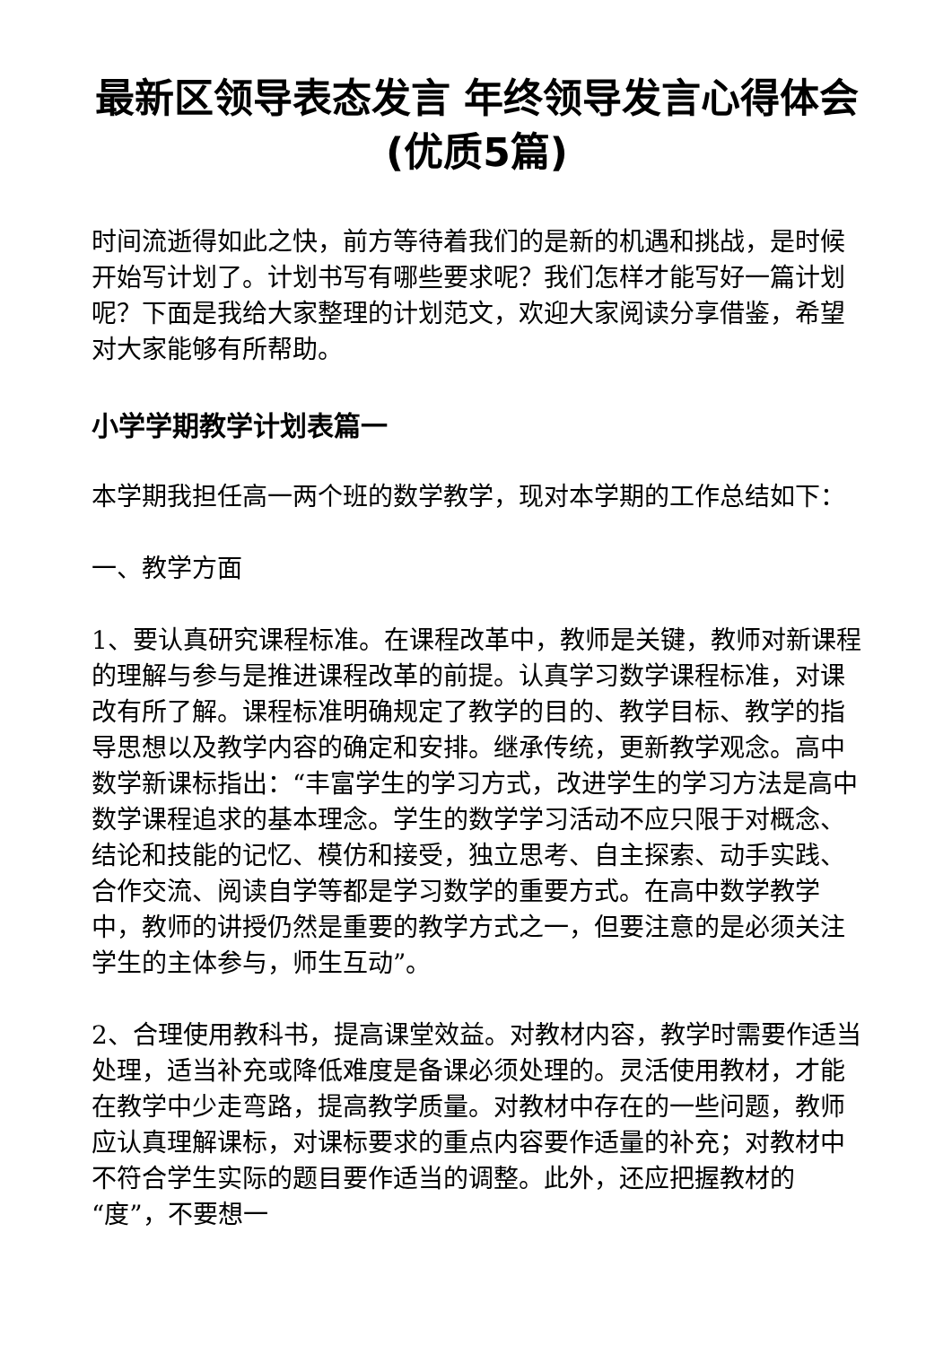最新区领导表态发言 年终领导发言心得体会(优质5篇)
时间流逝得如此之快，前方等待着我们的是新的机遇和挑战，是时候开始写计划了。计划书写有哪些要求呢？我们怎样才能写好一篇计划呢？下面是我给大家整理的计划范文，欢迎大家阅读分享借鉴，希望对大家能够有所帮助。
小学学期教学计划表篇一
本学期我担任高一两个班的数学教学，现对本学期的工作总结如下：
一、教学方面
1、要认真研究课程标准。在课程改革中，教师是关键，教师对新课程的理解与参与是推进课程改革的前提。认真学习数学课程标准，对课改有所了解。课程标准明确规定了教学的目的、教学目标、教学的指导思想以及教学内容的确定和安排。继承传统，更新教学观念。高中数学新课标指出：“丰富学生的学习方式，改进学生的学习方法是高中数学课程追求的基本理念。学生的数学学习活动不应只限于对概念、结论和技能的记忆、模仿和接受，独立思考、自主探索、动手实践、合作交流、阅读自学等都是学习数学的重要方式。在高中数学教学中，教师的讲授仍然是重要的教学方式之一，但要注意的是必须关注学生的主体参与，师生互动”。
2、合理使用教科书，提高课堂效益。对教材内容，教学时需要作适当处理，适当补充或降低难度是备课必须处理的。灵活使用教材，才能在教学中少走弯路，提高教学质量。对教材中存在的一些问题，教师应认真理解课标，对课标要求的重点内容要作适量的补充；对教材中不符合学生实际的题目要作适当的调整。此外，还应把握教材的“度”，不要想一